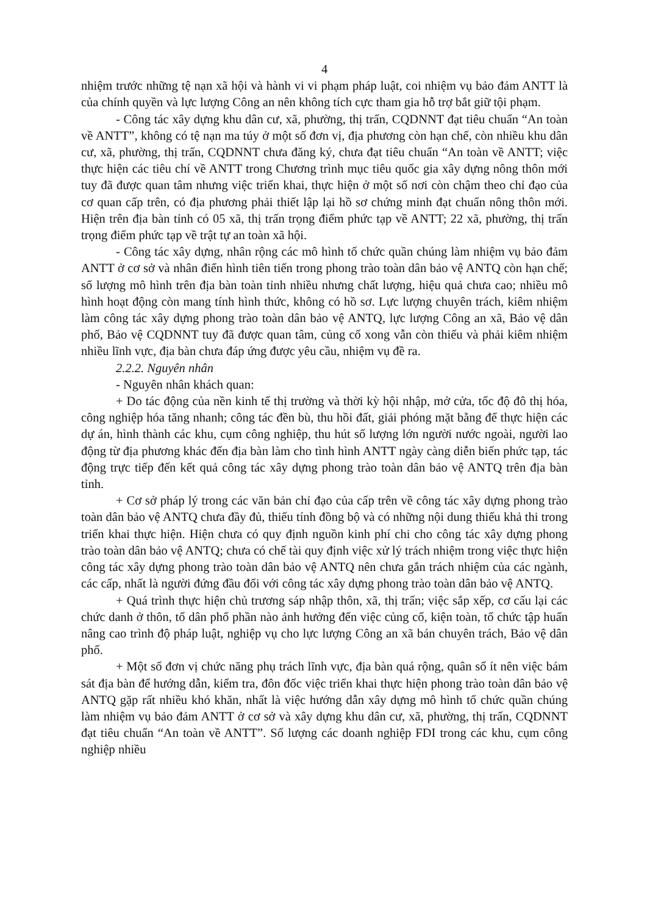4
nhiệm trước những tệ nạn xã hội và hành vi vi phạm pháp luật, coi nhiệm vụ bảo đảm ANTT là của chính quyền và lực lượng Công an nên không tích cực tham gia hỗ trợ bắt giữ tội phạm.
- Công tác xây dựng khu dân cư, xã, phường, thị trấn, CQDNNT đạt tiêu chuẩn “An toàn về ANTT”, không có tệ nạn ma túy ở một số đơn vị, địa phương còn hạn chế, còn nhiều khu dân cư, xã, phường, thị trấn, CQDNNT chưa đăng ký, chưa đạt tiêu chuẩn “An toàn về ANTT; việc thực hiện các tiêu chí về ANTT trong Chương trình mục tiêu quốc gia xây dựng nông thôn mới tuy đã được quan tâm nhưng việc triển khai, thực hiện ở một số nơi còn chậm theo chỉ đạo của cơ quan cấp trên, có địa phương phải thiết lập lại hồ sơ chứng minh đạt chuẩn nông thôn mới. Hiện trên địa bàn tỉnh có 05 xã, thị trấn trọng điểm phức tạp về ANTT; 22 xã, phường, thị trấn trọng điểm phức tạp về trật tự an toàn xã hội.
- Công tác xây dựng, nhân rộng các mô hình tổ chức quần chúng làm nhiệm vụ bảo đảm ANTT ở cơ sở và nhân điển hình tiên tiến trong phong trào toàn dân bảo vệ ANTQ còn hạn chế; số lượng mô hình trên địa bàn toàn tỉnh nhiều nhưng chất lượng, hiệu quả chưa cao; nhiều mô hình hoạt động còn mang tính hình thức, không có hồ sơ. Lực lượng chuyên trách, kiêm nhiệm làm công tác xây dựng phong trào toàn dân bảo vệ ANTQ, lực lượng Công an xã, Bảo vệ dân phố, Bảo vệ CQDNNT tuy đã được quan tâm, củng cố xong vẫn còn thiếu và phải kiêm nhiệm nhiều lĩnh vực, địa bàn chưa đáp ứng được yêu cầu, nhiệm vụ đề ra.
2.2.2. Nguyên nhân
- Nguyên nhân khách quan:
+ Do tác động của nền kinh tế thị trường và thời kỳ hội nhập, mở cửa, tốc độ đô thị hóa, công nghiệp hóa tăng nhanh; công tác đền bù, thu hồi đất, giải phóng mặt bằng để thực hiện các dự án, hình thành các khu, cụm công nghiệp, thu hút số lượng lớn người nước ngoài, người lao động từ địa phương khác đến địa bàn làm cho tình hình ANTT ngày càng diễn biến phức tạp, tác động trực tiếp đến kết quả công tác xây dựng phong trào toàn dân bảo vệ ANTQ trên địa bàn tỉnh.
+ Cơ sở pháp lý trong các văn bản chỉ đạo của cấp trên về công tác xây dựng phong trào toàn dân bảo vệ ANTQ chưa đầy đủ, thiếu tính đồng bộ và có những nội dung thiếu khả thi trong triển khai thực hiện. Hiện chưa có quy định nguồn kinh phí chi cho công tác xây dựng phong trào toàn dân bảo vệ ANTQ; chưa có chế tài quy định việc xử lý trách nhiệm trong việc thực hiện công tác xây dựng phong trào toàn dân bảo vệ ANTQ nên chưa gắn trách nhiệm của các ngành, các cấp, nhất là người đứng đầu đối với công tác xây dựng phong trào toàn dân bảo vệ ANTQ.
+ Quá trình thực hiện chủ trương sáp nhập thôn, xã, thị trấn; việc sắp xếp, cơ cấu lại các chức danh ở thôn, tổ dân phố phần nào ảnh hưởng đến việc củng cố, kiện toàn, tổ chức tập huấn nâng cao trình độ pháp luật, nghiệp vụ cho lực lượng Công an xã bán chuyên trách, Bảo vệ dân phố.
+ Một số đơn vị chức năng phụ trách lĩnh vực, địa bàn quá rộng, quân số ít nên việc bám sát địa bàn để hướng dẫn, kiểm tra, đôn đốc việc triển khai thực hiện phong trào toàn dân bảo vệ ANTQ gặp rất nhiều khó khăn, nhất là việc hướng dẫn xây dựng mô hình tổ chức quần chúng làm nhiệm vụ bảo đảm ANTT ở cơ sở và xây dựng khu dân cư, xã, phường, thị trấn, CQDNNT đạt tiêu chuẩn “An toàn về ANTT”. Số lượng các doanh nghiệp FDI trong các khu, cụm công nghiệp nhiều